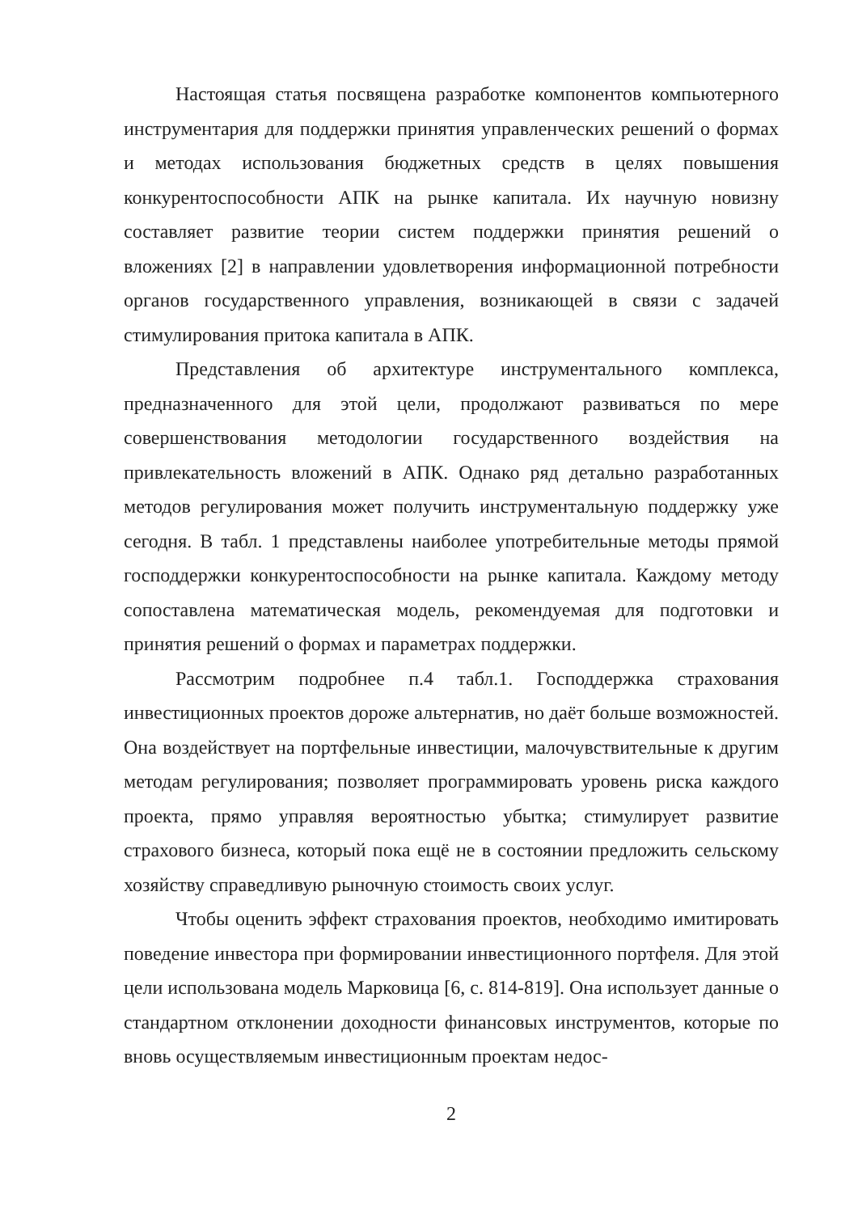Настоящая статья посвящена разработке компонентов компьютерного инструментария для поддержки принятия управленческих решений о формах и методах использования бюджетных средств в целях повышения конкурентоспособности АПК на рынке капитала. Их научную новизну составляет развитие теории систем поддержки принятия решений о вложениях [2] в направлении удовлетворения информационной потребности органов государственного управления, возникающей в связи с задачей стимулирования притока капитала в АПК.
Представления об архитектуре инструментального комплекса, предназначенного для этой цели, продолжают развиваться по мере совершенствования методологии государственного воздействия на привлекательность вложений в АПК. Однако ряд детально разработанных методов регулирования может получить инструментальную поддержку уже сегодня. В табл. 1 представлены наиболее употребительные методы прямой господдержки конкурентоспособности на рынке капитала. Каждому методу сопоставлена математическая модель, рекомендуемая для подготовки и принятия решений о формах и параметрах поддержки.
Рассмотрим подробнее п.4 табл.1. Господдержка страхования инвестиционных проектов дороже альтернатив, но даёт больше возможностей. Она воздействует на портфельные инвестиции, малочувствительные к другим методам регулирования; позволяет программировать уровень риска каждого проекта, прямо управляя вероятностью убытка; стимулирует развитие страхового бизнеса, который пока ещё не в состоянии предложить сельскому хозяйству справедливую рыночную стоимость своих услуг.
Чтобы оценить эффект страхования проектов, необходимо имитировать поведение инвестора при формировании инвестиционного портфеля. Для этой цели использована модель Марковица [6, с. 814-819]. Она использует данные о стандартном отклонении доходности финансовых инструментов, которые по вновь осуществляемым инвестиционным проектам недос-
2